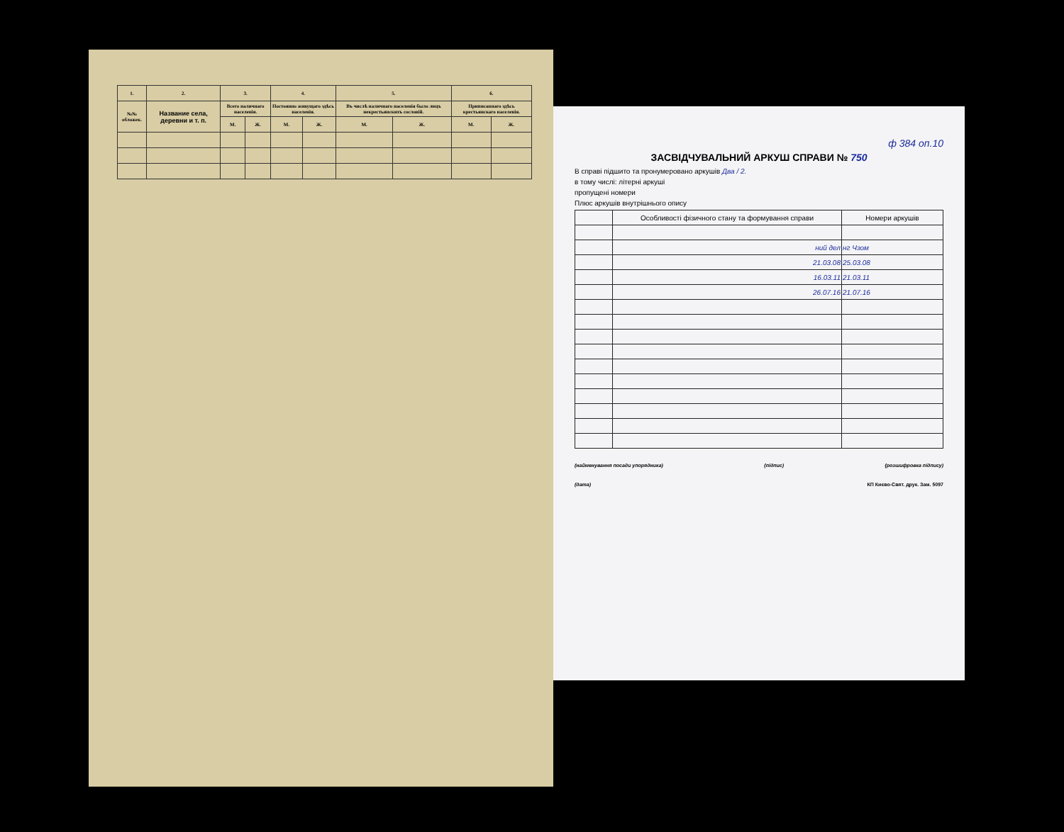| 1. | 2. | 3. | | 4. | | 5. | | 6. | |
| --- | --- | --- | --- | --- | --- | --- | --- | --- | --- |
| №№ обложек. | Название села, деревни и т. п. | Всего наличнаго населенія. | | Постоянно живущаго здѣсь населенія. | | Въ числѣ наличнаго населенія было лицъ некрестьянскихъ сословій. | | Приписаннаго здѣсь крестьянскаго населенія. | |
| | | М. | Ж. | М. | Ж. | М. | Ж. | М. | Ж. |
ф 384 оп.10
ЗАСВІДЧУВАЛЬНИЙ АРКУШ СПРАВИ № 750
В справі підшито та пронумеровано аркушів Два / 2.
в тому числі: літерні аркуші
пропущені номери
Плюс аркушів внутрішнього опису
| | Особливості фізичного стану та формування справи | Номери аркушів |
| --- | --- | --- |
| | ний дел | нг Чзом |
| | 21.03.08 | 25.03.08 |
| | 16.03.11 | 21.03.11 |
| | 26.07.16 | 21.07.16 |
(найменування посади упорядника) (підпис) (розшифровка підпису)
(дата) КП Києво-Свят. друк. Зам. 5097